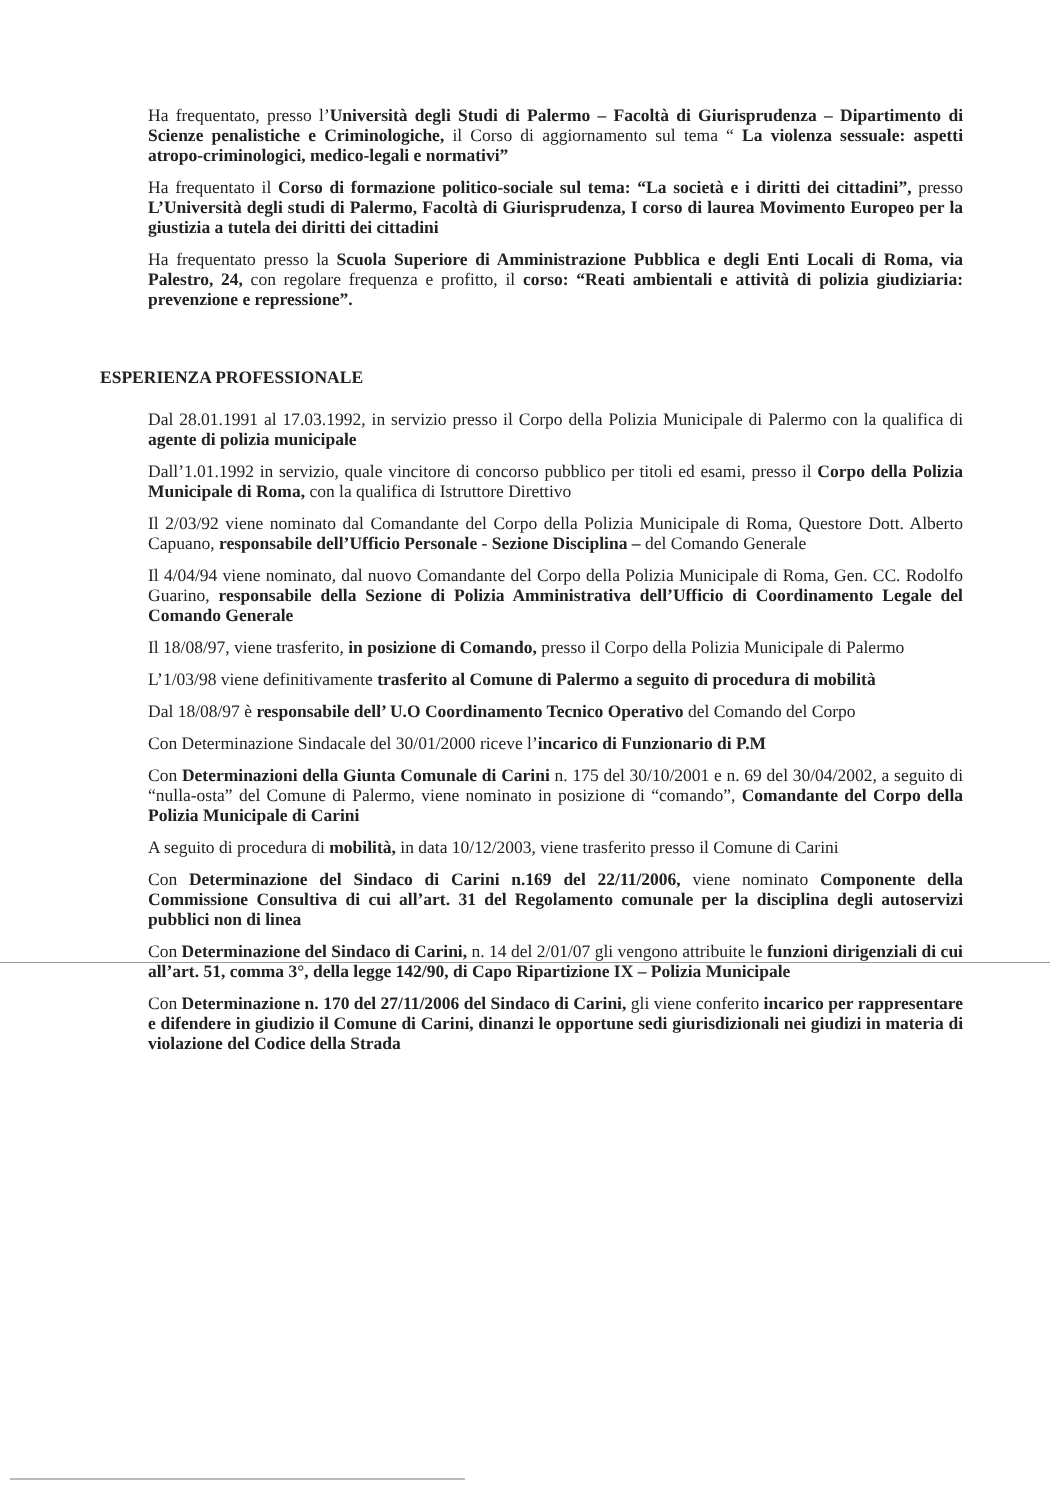Ha frequentato, presso l’Università degli Studi di Palermo – Facoltà di Giurisprudenza – Dipartimento di Scienze penalistiche e Criminologiche, il Corso di aggiornamento sul tema “ La violenza sessuale: aspetti atropo-criminologici, medico-legali e normativi”
Ha frequentato il Corso di formazione politico-sociale sul tema: “La società e i diritti dei cittadini”, presso L’Università degli studi di Palermo, Facoltà di Giurisprudenza, I corso di laurea Movimento Europeo per la giustizia a tutela dei diritti dei cittadini
Ha frequentato presso la Scuola Superiore di Amministrazione Pubblica e degli Enti Locali di Roma, via Palestro, 24, con regolare frequenza e profitto, il corso: “Reati ambientali e attività di polizia giudiziaria: prevenzione e repressione”.
ESPERIENZA PROFESSIONALE
Dal 28.01.1991 al 17.03.1992, in servizio presso il Corpo della Polizia Municipale di Palermo con la qualifica di agente di polizia municipale
Dall’1.01.1992 in servizio, quale vincitore di concorso pubblico per titoli ed esami, presso il Corpo della Polizia Municipale di Roma, con la qualifica di Istruttore Direttivo
Il 2/03/92 viene nominato dal Comandante del Corpo della Polizia Municipale di Roma, Questore Dott. Alberto Capuano, responsabile dell’Ufficio Personale - Sezione Disciplina – del Comando Generale
Il 4/04/94 viene nominato, dal nuovo Comandante del Corpo della Polizia Municipale di Roma, Gen. CC. Rodolfo Guarino, responsabile della Sezione di Polizia Amministrativa dell’Ufficio di Coordinamento Legale del Comando Generale
Il 18/08/97, viene trasferito, in posizione di Comando, presso il Corpo della Polizia Municipale di Palermo
L’1/03/98 viene definitivamente trasferito al Comune di Palermo a seguito di procedura di mobilità
Dal 18/08/97 è responsabile dell’ U.O Coordinamento Tecnico Operativo del Comando del Corpo
Con Determinazione Sindacale del 30/01/2000 riceve l’incarico di Funzionario di P.M
Con Determinazioni della Giunta Comunale di Carini n. 175 del 30/10/2001 e n. 69 del 30/04/2002, a seguito di “nulla-osta” del Comune di Palermo, viene nominato in posizione di “comando”, Comandante del Corpo della Polizia Municipale di Carini
A seguito di procedura di mobilità, in data 10/12/2003, viene trasferito presso il Comune di Carini
Con Determinazione del Sindaco di Carini n.169 del 22/11/2006, viene nominato Componente della Commissione Consultiva di cui all’art. 31 del Regolamento comunale per la disciplina degli autoservizi pubblici non di linea
Con Determinazione del Sindaco di Carini, n. 14 del 2/01/07 gli vengono attribuite le funzioni dirigenziali di cui all’art. 51, comma 3°, della legge 142/90, di Capo Ripartizione IX – Polizia Municipale
Con Determinazione n. 170 del 27/11/2006 del Sindaco di Carini, gli viene conferito incarico per rappresentare e difendere in giudizio il Comune di Carini, dinanzi le opportune sedi giurisdizionali nei giudizi in materia di violazione del Codice della Strada